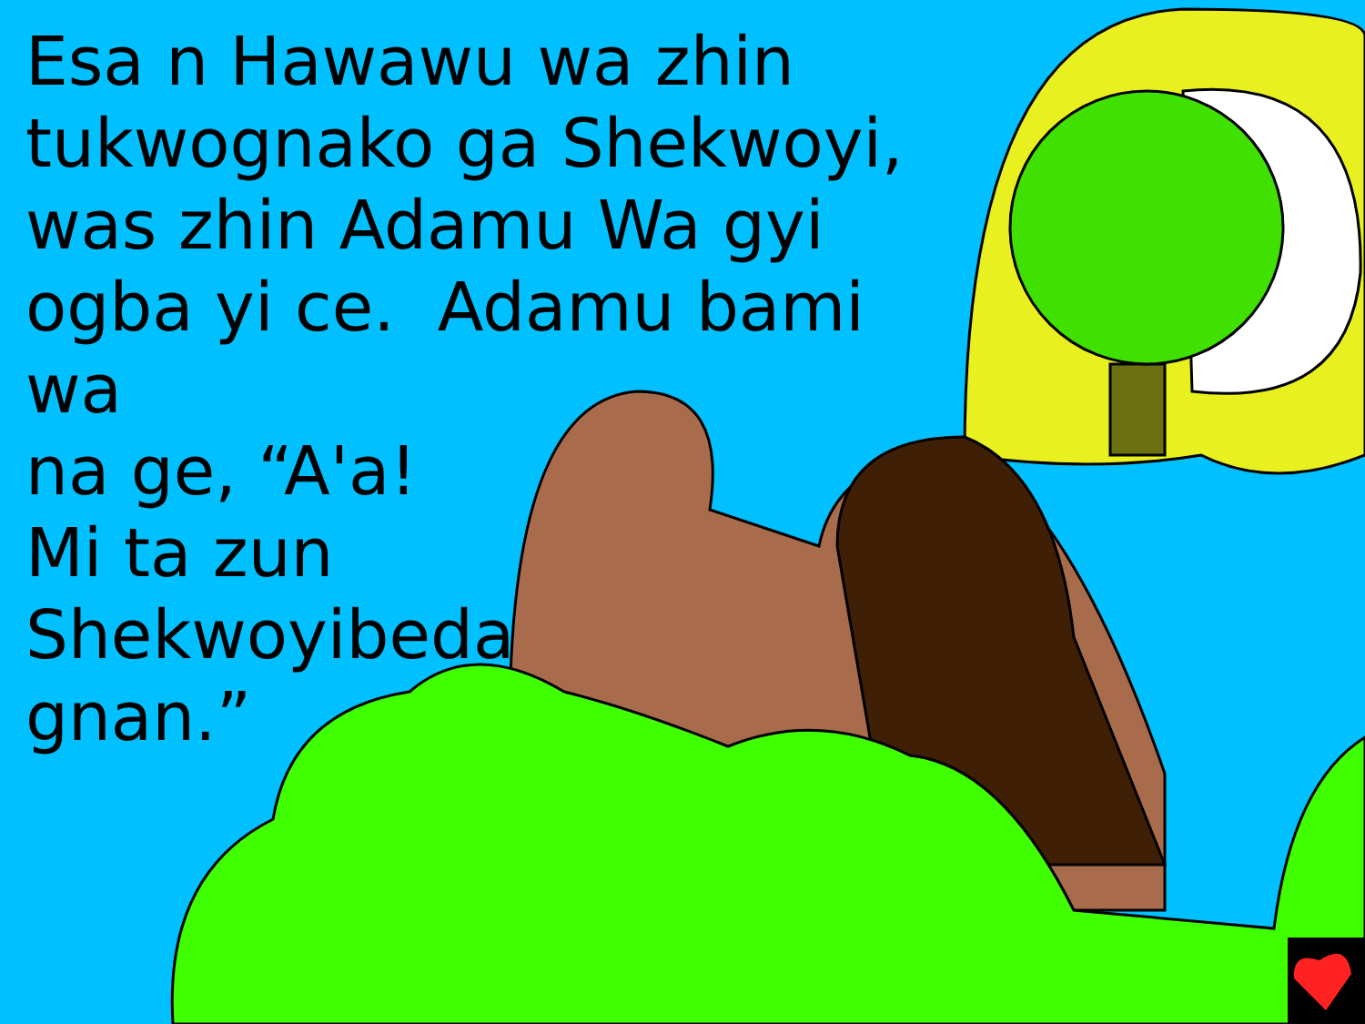Esa n Hawawu wa zhin
tukwognako ga Shekwoyi,
was zhin Adamu Wa gyi
ogba yi ce. Adamu bami wa
na ge, “A'a!
Mi ta zun
Shekwoyibeda
gnan.”